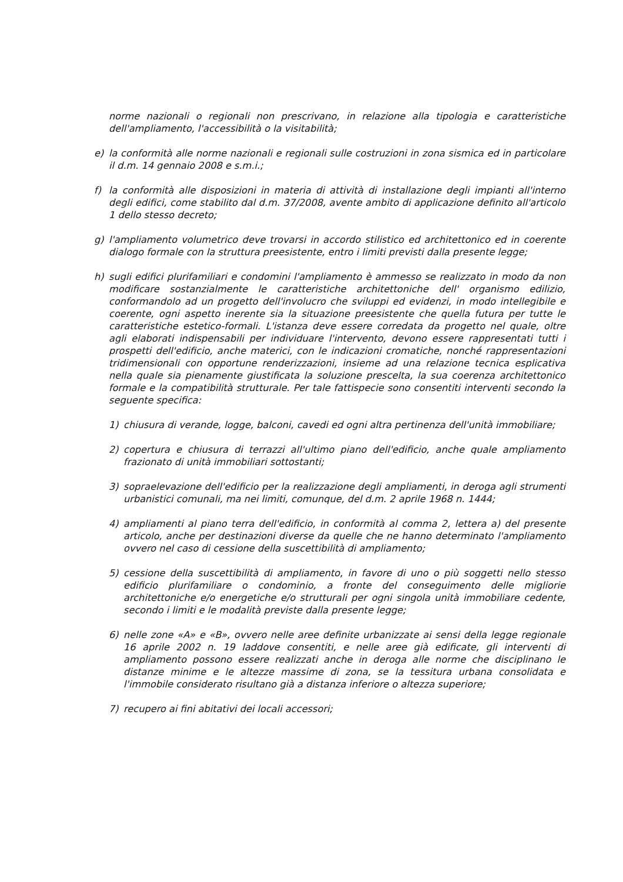norme nazionali o regionali non prescrivano, in relazione alla tipologia e caratteristiche dell'ampliamento, l'accessibilità o la visitabilità;
e) la conformità alle norme nazionali e regionali sulle costruzioni in zona sismica ed in particolare il d.m. 14 gennaio 2008 e s.m.i.;
f) la conformità alle disposizioni in materia di attività di installazione degli impianti all'interno degli edifici, come stabilito dal d.m. 37/2008, avente ambito di applicazione definito all'articolo 1 dello stesso decreto;
g) l'ampliamento volumetrico deve trovarsi in accordo stilistico ed architettonico ed in coerente dialogo formale con la struttura preesistente, entro i limiti previsti dalla presente legge;
h) sugli edifici plurifamiliari e condomini l'ampliamento è ammesso se realizzato in modo da non modificare sostanzialmente le caratteristiche architettoniche dell' organismo edilizio, conformandolo ad un progetto dell'involucro che sviluppi ed evidenzi, in modo intellegibile e coerente, ogni aspetto inerente sia la situazione preesistente che quella futura per tutte le caratteristiche estetico-formali. L'istanza deve essere corredata da progetto nel quale, oltre agli elaborati indispensabili per individuare l'intervento, devono essere rappresentati tutti i prospetti dell'edificio, anche materici, con le indicazioni cromatiche, nonché rappresentazioni tridimensionali con opportune renderizzazioni, insieme ad una relazione tecnica esplicativa nella quale sia pienamente giustificata la soluzione prescelta, la sua coerenza architettonico formale e la compatibilità strutturale. Per tale fattispecie sono consentiti interventi secondo la seguente specifica:
1) chiusura di verande, logge, balconi, cavedi ed ogni altra pertinenza dell'unità immobiliare;
2) copertura e chiusura di terrazzi all'ultimo piano dell'edificio, anche quale ampliamento frazionato di unità immobiliari sottostanti;
3) sopraelevazione dell'edificio per la realizzazione degli ampliamenti, in deroga agli strumenti urbanistici comunali, ma nei limiti, comunque, del d.m. 2 aprile 1968 n. 1444;
4) ampliamenti al piano terra dell'edificio, in conformità al comma 2, lettera a) del presente articolo, anche per destinazioni diverse da quelle che ne hanno determinato l'ampliamento ovvero nel caso di cessione della suscettibilità di ampliamento;
5) cessione della suscettibilità di ampliamento, in favore di uno o più soggetti nello stesso edificio plurifamiliare o condominio, a fronte del conseguimento delle migliorie architettoniche e/o energetiche e/o strutturali per ogni singola unità immobiliare cedente, secondo i limiti e le modalità previste dalla presente legge;
6) nelle zone «A» e «B», ovvero nelle aree definite urbanizzate ai sensi della legge regionale 16 aprile 2002 n. 19 laddove consentiti, e nelle aree già edificate, gli interventi di ampliamento possono essere realizzati anche in deroga alle norme che disciplinano le distanze minime e le altezze massime di zona, se la tessitura urbana consolidata e l'immobile considerato risultano già a distanza inferiore o altezza superiore;
7) recupero ai fini abitativi dei locali accessori;